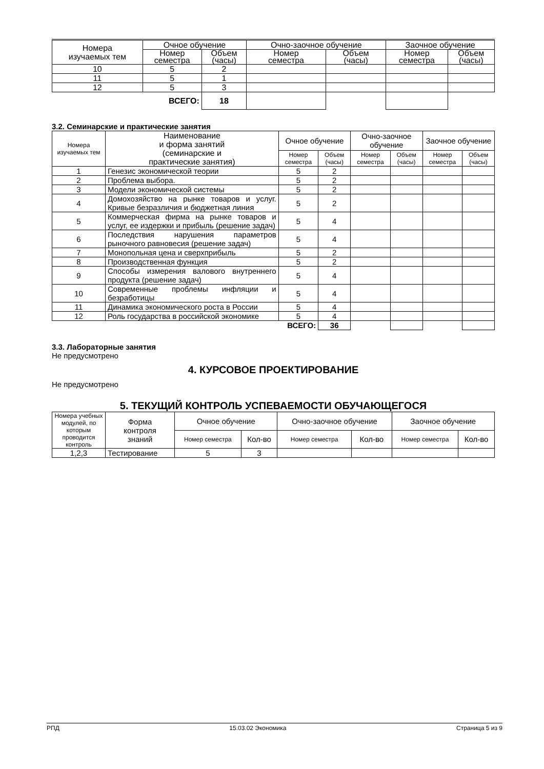| Номера изучаемых тем | Очное обучение | | Очно-заочное обучение | | Заочное обучение | |
| --- | --- | --- | --- | --- | --- | --- |
| | Номер семестра | Объем (часы) | Номер семестра | Объем (часы) | Номер семестра | Объем (часы) |
| 10 | 5 | 2 | | | | |
| 11 | 5 | 1 | | | | |
| 12 | 5 | 3 | | | | |
| ВСЕГО: | | 18 | | | | |
3.2. Семинарские и практические занятия
| Номера изучаемых тем | Наименование и форма занятий (семинарские и практические занятия) | Очное обучение | | Очно-заочное обучение | | Заочное обучение | |
| --- | --- | --- | --- | --- | --- | --- | --- |
| | | Номер семестра | Объем (часы) | Номер семестра | Объем (часы) | Номер семестра | Объем (часы) |
| 1 | Генезис экономической теории | 5 | 2 | | | | |
| 2 | Проблема выбора. | 5 | 2 | | | | |
| 3 | Модели экономической системы | 5 | 2 | | | | |
| 4 | Домохозяйство на рынке товаров и услуг. Кривые безразличия и бюджетная линия | 5 | 2 | | | | |
| 5 | Коммерческая фирма на рынке товаров и услуг, ее издержки и прибыль (решение задач) | 5 | 4 | | | | |
| 6 | Последствия нарушения параметров рыночного равновесия (решение задач) | 5 | 4 | | | | |
| 7 | Монопольная цена и сверхприбыль | 5 | 2 | | | | |
| 8 | Производственная функция | 5 | 2 | | | | |
| 9 | Способы измерения валового внутреннего продукта (решение задач) | 5 | 4 | | | | |
| 10 | Современные проблемы инфляции и безработицы | 5 | 4 | | | | |
| 11 | Динамика экономического роста в России | 5 | 4 | | | | |
| 12 | Роль государства в российской экономике | 5 | 4 | | | | |
| ВСЕГО: | | | 36 | | | | |
3.3. Лабораторные занятия
Не предусмотрено
4. КУРСОВОЕ ПРОЕКТИРОВАНИЕ
Не предусмотрено
5. ТЕКУЩИЙ КОНТРОЛЬ УСПЕВАЕМОСТИ ОБУЧАЮЩЕГОСЯ
| Номера учебных модулей, по которым проводится контроль | Форма контроля знаний | Очное обучение | | Очно-заочное обучение | | Заочное обучение | |
| --- | --- | --- | --- | --- | --- | --- | --- |
| | | Номер семестра | Кол-во | Номер семестра | Кол-во | Номер семестра | Кол-во |
| 1,2,3 | Тестирование | 5 | 3 | | | | |
РПД 15.03.02 Экономика Страница 5 из 9